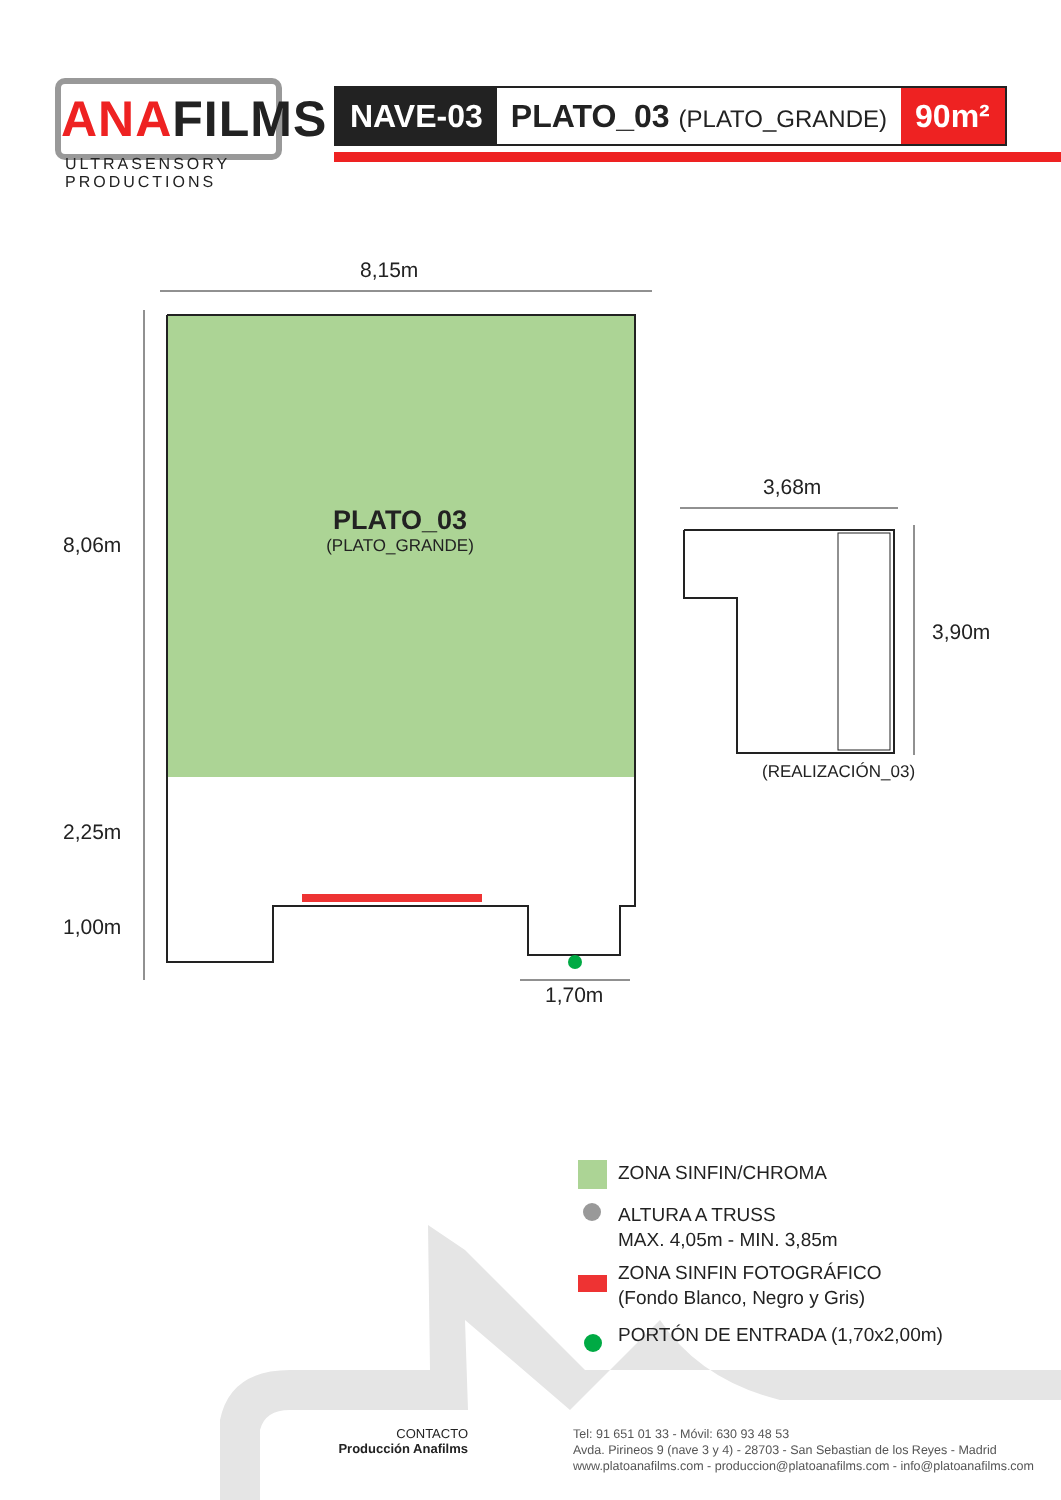ANAFILMS
ULTRASENSORY
PRODUCTIONS
NAVE-03 PLATO_03 (PLATO_GRANDE)
90m²
8,15m
8,06m
2,25m
1,00m
1,70m
PLATO_03
(PLATO_GRANDE)
3,68m
3,90m
(REALIZACIÓN_03)
ZONA SINFIN/CHROMA
ALTURA A TRUSS
MAX. 4,05m - MIN. 3,85m
ZONA SINFIN FOTOGRÁFICO
(Fondo Blanco, Negro y Gris)
PORTÓN DE ENTRADA (1,70x2,00m)
CONTACTO
Producción Anafilms
Tel: 91 651 01 33 - Móvil: 630 93 48 53
Avda. Pirineos 9 (nave 3 y 4) - 28703 - San Sebastian de los Reyes - Madrid
www.platoanafilms.com - produccion@platoanafilms.com - info@platoanafilms.com